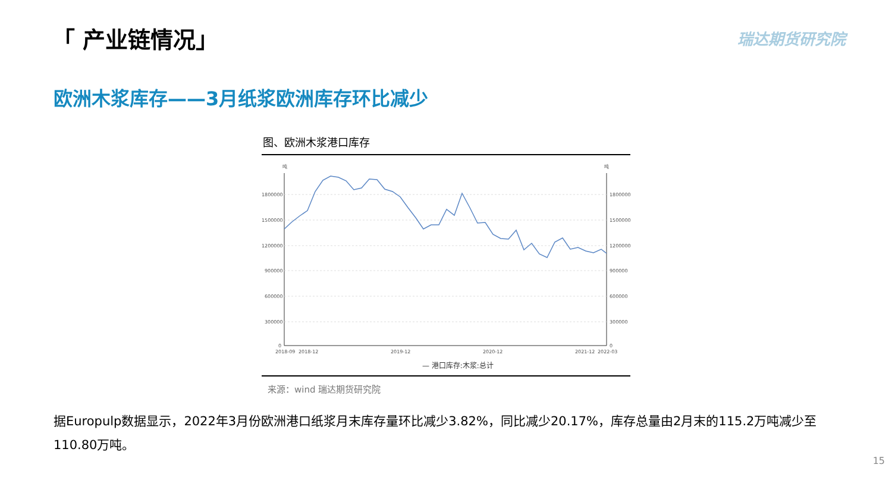「 产业链情况」 瑞达期货研究院
欧洲木浆库存——3月纸浆欧洲库存环比减少
图、欧洲木浆港口库存
吨
吨
1800000
1500000
1200000
900000
600000
300000
0
1800000
1500000
1200000
900000
600000
300000
0
2018-09
2018-12
2019-12
2020-12
2021-12
2022-03
— 港口库存:木浆:总计
来源：wind 瑞达期货研究院
据Europulp数据显示，2022年3月份欧洲港口纸浆月末库存量环比减少3.82%，同比减少20.17%，库存总量由2月末的115.2万吨减少至110.80万吨。
15